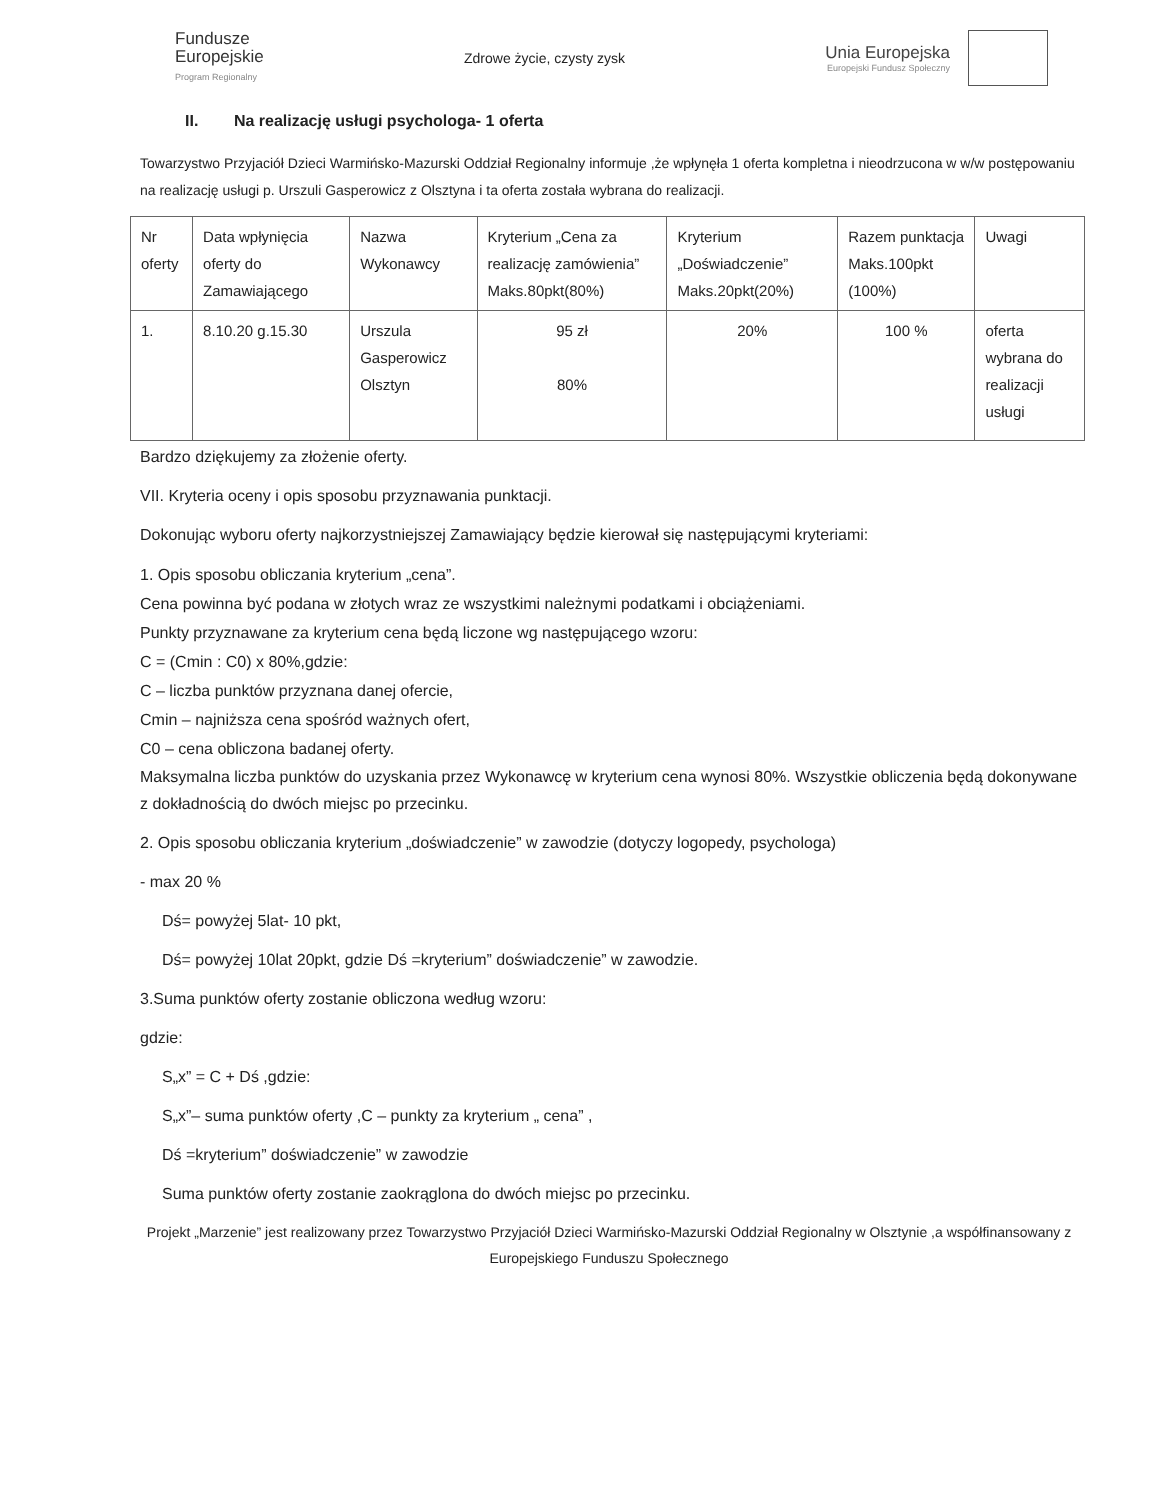Fundusze
Europejskie
Program Regionalny
Zdrowe życie, czysty zysk
Unia Europejska
Europejski Fundusz Społeczny
II. Na realizację usługi psychologa- 1 oferta
Towarzystwo Przyjaciół Dzieci Warmińsko-Mazurski Oddział Regionalny informuje ,że wpłynęła 1 oferta kompletna i nieodrzucona w w/w postępowaniu na realizację usługi p. Urszuli Gasperowicz z Olsztyna i ta oferta została wybrana do realizacji.
| Nr oferty | Data wpłynięcia oferty do Zamawiającego | Nazwa Wykonawcy | Kryterium „Cena za realizację zamówienia” Maks.80pkt(80%) | Kryterium „Doświadczenie” Maks.20pkt(20%) | Razem punktacja Maks.100pkt (100%) | Uwagi |
| --- | --- | --- | --- | --- | --- | --- |
| 1. | 8.10.20 g.15.30 | Urszula Gasperowicz Olsztyn | 95 zł 80% | 20% | 100 % | oferta wybrana do realizacji usługi |
Bardzo dziękujemy za złożenie oferty.
VII. Kryteria oceny i opis sposobu przyznawania punktacji.
Dokonując wyboru oferty najkorzystniejszej Zamawiający będzie kierował się następującymi kryteriami:
1. Opis sposobu obliczania kryterium „cena”.
Cena powinna być podana w złotych wraz ze wszystkimi należnymi podatkami i obciążeniami.
Punkty przyznawane za kryterium cena będą liczone wg następującego wzoru:
C = (Cmin : C0) x 80%,gdzie:
C – liczba punktów przyznana danej ofercie,
Cmin – najniższa cena spośród ważnych ofert,
C0 – cena obliczona badanej oferty.
Maksymalna liczba punktów do uzyskania przez Wykonawcę w kryterium cena wynosi 80%. Wszystkie obliczenia będą dokonywane z dokładnością do dwóch miejsc po przecinku.
2. Opis sposobu obliczania kryterium „doświadczenie” w zawodzie (dotyczy logopedy, psychologa)
- max 20 %
Dś= powyżej 5lat- 10 pkt,
Dś= powyżej 10lat 20pkt, gdzie Dś =kryterium” doświadczenie” w zawodzie.
3.Suma punktów oferty zostanie obliczona według wzoru:
gdzie:
S„x” = C + Dś ,gdzie:
S„x”– suma punktów oferty ,C – punkty za kryterium „ cena” ,
Dś =kryterium” doświadczenie” w zawodzie
Suma punktów oferty zostanie zaokrąglona do dwóch miejsc po przecinku.
Projekt „Marzenie” jest realizowany przez Towarzystwo Przyjaciół Dzieci Warmińsko-Mazurski Oddział Regionalny w Olsztynie ,a współfinansowany z Europejskiego Funduszu Społecznego